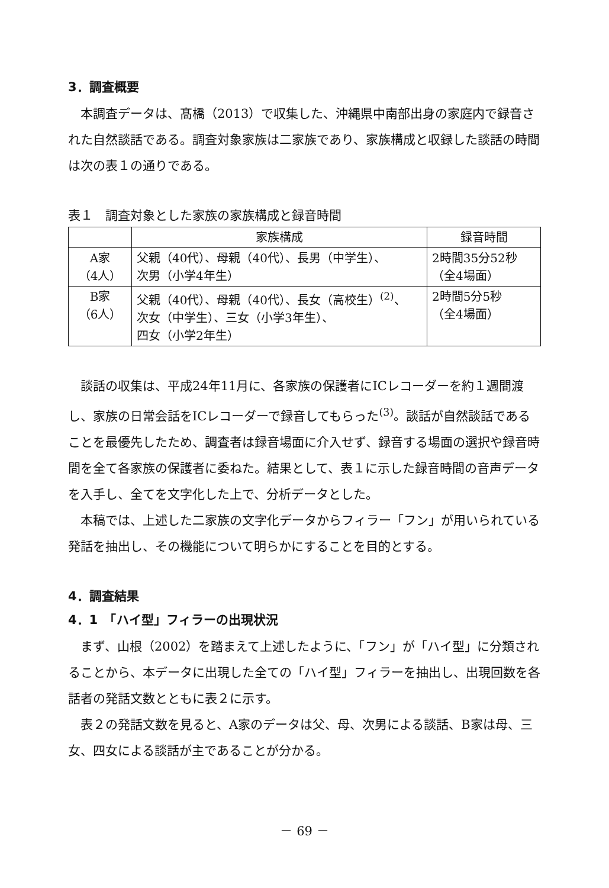3．調査概要
本調査データは、髙橋（2013）で収集した、沖縄県中南部出身の家庭内で録音された自然談話である。調査対象家族は二家族であり、家族構成と収録した談話の時間は次の表１の通りである。
表１　調査対象とした家族の家族構成と録音時間
| | 家族構成 | 録音時間 |
| --- | --- | --- |
| A家 （4人） | 父親（40代）、母親（40代）、長男（中学生）、 次男（小学4年生） | 2時間35分52秒 （全4場面） |
| B家 （6人） | 父親（40代）、母親（40代）、長女（高校生）<sup>(2)</sup>、 次女（中学生）、三女（小学3年生）、 四女（小学2年生） | 2時間5分5秒 （全4場面） |
談話の収集は、平成24年11月に、各家族の保護者にICレコーダーを約１週間渡し、家族の日常会話をICレコーダーで録音してもらった<sup>(3)</sup>。談話が自然談話であることを最優先したため、調査者は録音場面に介入せず、録音する場面の選択や録音時間を全て各家族の保護者に委ねた。結果として、表１に示した録音時間の音声データを入手し、全てを文字化した上で、分析データとした。
本稿では、上述した二家族の文字化データからフィラー「フン」が用いられている発話を抽出し、その機能について明らかにすることを目的とする。
4．調査結果
4．1　「ハイ型」フィラーの出現状況
まず、山根（2002）を踏まえて上述したように、「フン」が「ハイ型」に分類されることから、本データに出現した全ての「ハイ型」フィラーを抽出し、出現回数を各話者の発話文数とともに表２に示す。
表２の発話文数を見ると、A家のデータは父、母、次男による談話、B家は母、三女、四女による談話が主であることが分かる。
－ 69 －